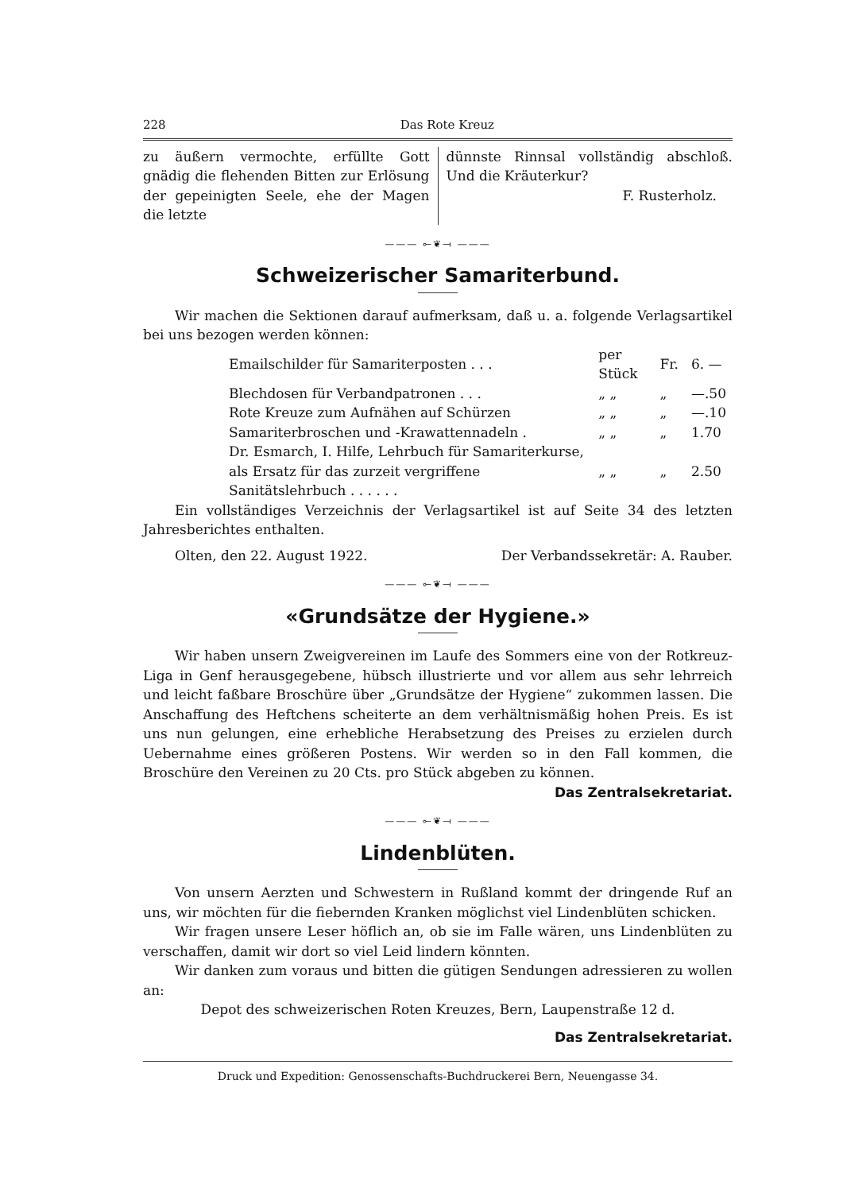228 Das Rote Kreuz
zu äußern vermochte, erfüllte Gott gnädig die flehenden Bitten zur Erlösung der gepeinigten Seele, ehe der Magen die letzte
dünnste Rinnsal vollständig abschloß. Und die Kräuterkur?
F. Rusterholz.
——— ⟜❦⟞ ———
Schweizerischer Samariterbund.
Wir machen die Sektionen darauf aufmerksam, daß u. a. folgende Verlagsartikel bei uns bezogen werden können:
| Emailschilder für Samariterposten . . . | per Stück | Fr. | 6. — |
| Blechdosen für Verbandpatronen . . . | „ „ | „ | —.50 |
| Rote Kreuze zum Aufnähen auf Schürzen | „ „ | „ | —.10 |
| Samariterbroschen und -Krawattennadeln . | „ „ | „ | 1.70 |
| Dr. Esmarch, I. Hilfe, Lehrbuch für Samariterkurse, als Ersatz für das zurzeit vergriffene Sanitätslehrbuch . . . . . . | „ „ | „ | 2.50 |
Ein vollständiges Verzeichnis der Verlagsartikel ist auf Seite 34 des letzten Jahresberichtes enthalten.
Olten, den 22. August 1922. Der Verbandssekretär: A. Rauber.
——— ⟜❦⟞ ———
«Grundsätze der Hygiene.»
Wir haben unsern Zweigvereinen im Laufe des Sommers eine von der Rotkreuz-Liga in Genf herausgegebene, hübsch illustrierte und vor allem aus sehr lehrreich und leicht faßbare Broschüre über „Grundsätze der Hygiene“ zukommen lassen. Die Anschaffung des Heftchens scheiterte an dem verhältnismäßig hohen Preis. Es ist uns nun gelungen, eine erhebliche Herabsetzung des Preises zu erzielen durch Uebernahme eines größeren Postens. Wir werden so in den Fall kommen, die Broschüre den Vereinen zu 20 Cts. pro Stück abgeben zu können.
Das Zentralsekretariat.
——— ⟜❦⟞ ———
Lindenblüten.
Von unsern Aerzten und Schwestern in Rußland kommt der dringende Ruf an uns, wir möchten für die fiebernden Kranken möglichst viel Lindenblüten schicken.
Wir fragen unsere Leser höflich an, ob sie im Falle wären, uns Lindenblüten zu verschaffen, damit wir dort so viel Leid lindern könnten.
Wir danken zum voraus und bitten die gütigen Sendungen adressieren zu wollen an:
Depot des schweizerischen Roten Kreuzes, Bern, Laupenstraße 12 d.
Das Zentralsekretariat.
Druck und Expedition: Genossenschafts-Buchdruckerei Bern, Neuengasse 34.